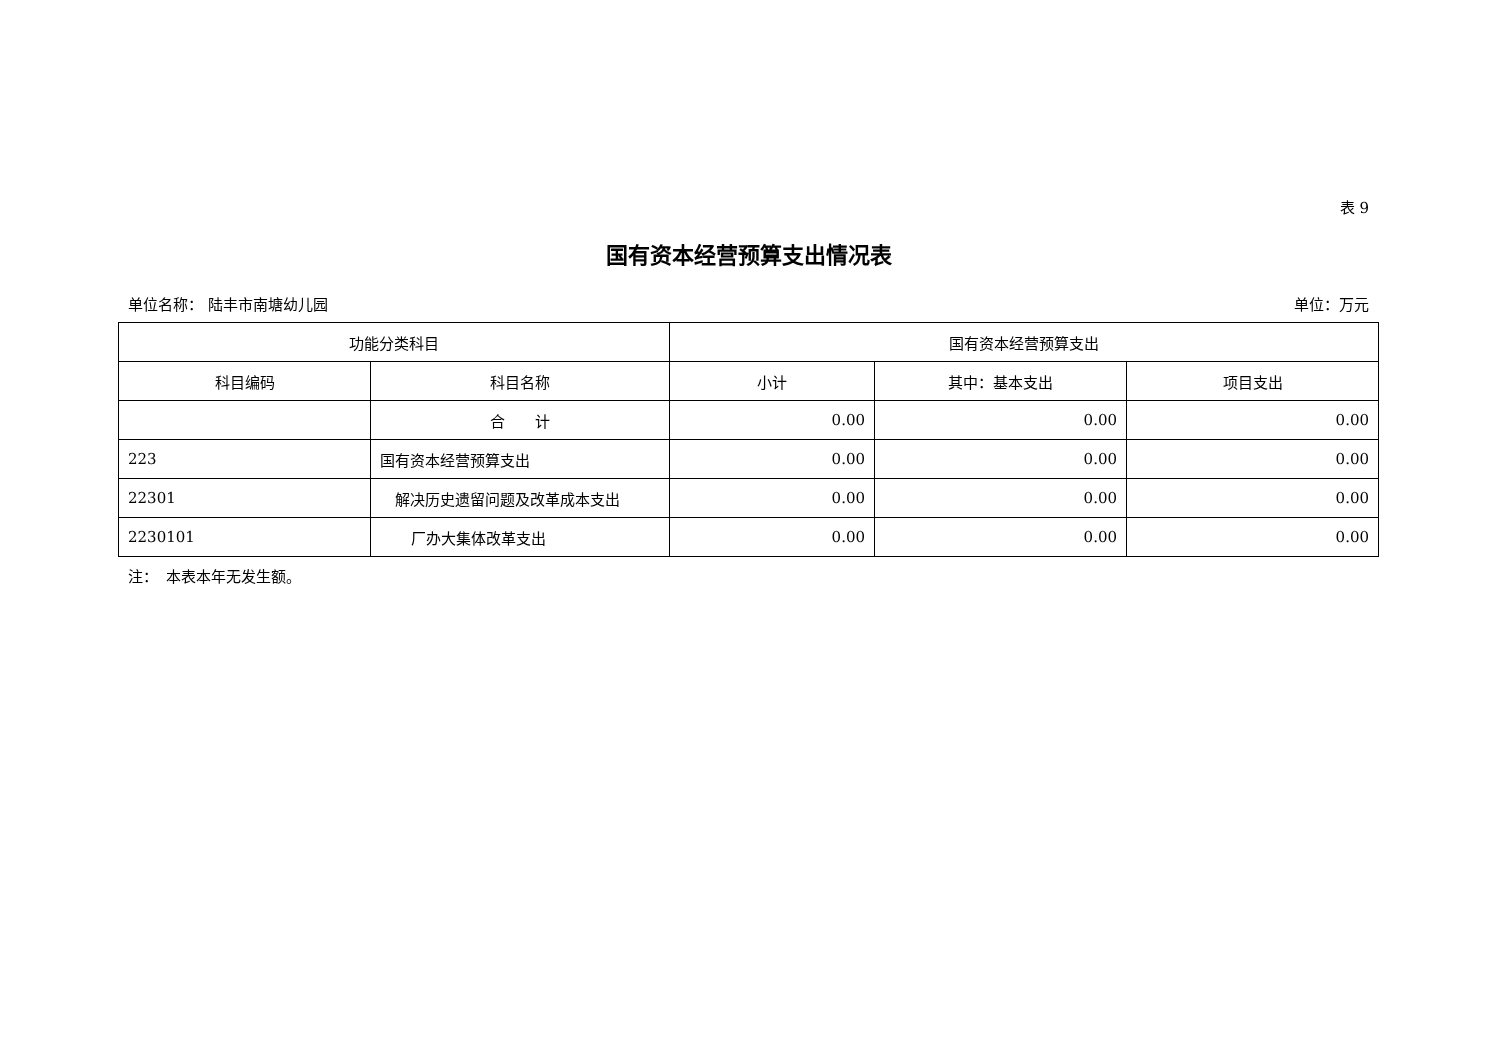表 9
国有资本经营预算支出情况表
单位名称： 陆丰市南塘幼儿园 单位：万元
| 功能分类科目 | | 国有资本经营预算支出 | | |
| --- | --- | --- | --- | --- |
| 科目编码 | 科目名称 | 小计 | 其中：基本支出 | 项目支出 |
| | 合 计 | 0.00 | 0.00 | 0.00 |
| 223 | 国有资本经营预算支出 | 0.00 | 0.00 | 0.00 |
| 22301 | 解决历史遗留问题及改革成本支出 | 0.00 | 0.00 | 0.00 |
| 2230101 | 厂办大集体改革支出 | 0.00 | 0.00 | 0.00 |
注：　本表本年无发生额。